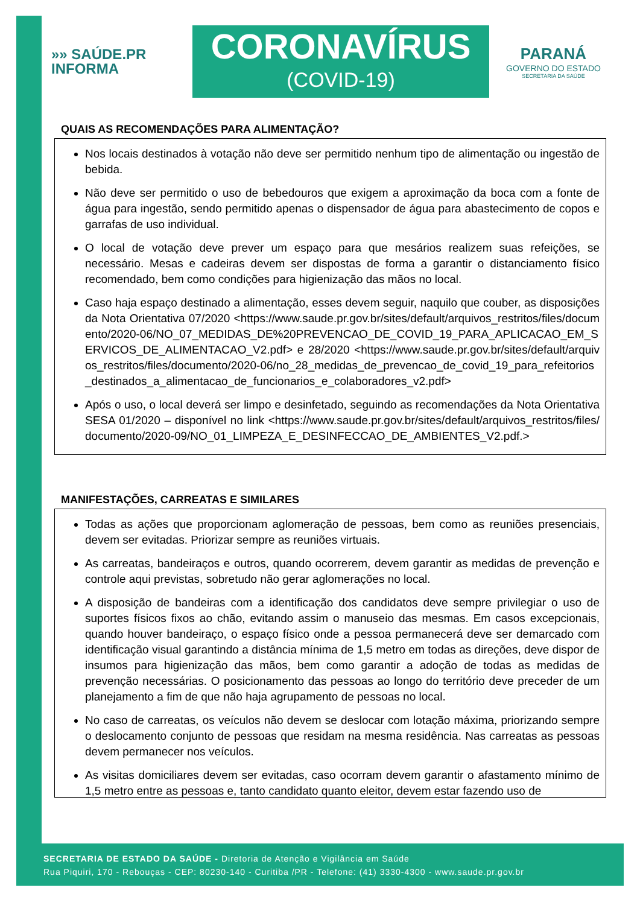»» SAÚDE.PR
INFORMA
CORONAVÍRUS
(COVID-19)
PARANÁ
GOVERNO DO ESTADO
SECRETARIA DA SAÚDE
QUAIS AS RECOMENDAÇÕES PARA ALIMENTAÇÃO?
Nos locais destinados à votação não deve ser permitido nenhum tipo de alimentação ou ingestão de bebida.
Não deve ser permitido o uso de bebedouros que exigem a aproximação da boca com a fonte de água para ingestão, sendo permitido apenas o dispensador de água para abastecimento de copos e garrafas de uso individual.
O local de votação deve prever um espaço para que mesários realizem suas refeições, se necessário. Mesas e cadeiras devem ser dispostas de forma a garantir o distanciamento físico recomendado, bem como condições para higienização das mãos no local.
Caso haja espaço destinado a alimentação, esses devem seguir, naquilo que couber, as disposições da Nota Orientativa 07/2020 <https://www.saude.pr.gov.br/sites/default/arquivos_restritos/files/documento/2020-06/NO_07_MEDIDAS_DE%20PREVENCAO_DE_COVID_19_PARA_APLICACAO_EM_SERVICOS_DE_ALIMENTACAO_V2.pdf> e 28/2020 <https://www.saude.pr.gov.br/sites/default/arquivos_restritos/files/documento/2020-06/no_28_medidas_de_prevencao_de_covid_19_para_refeitorios_destinados_a_alimentacao_de_funcionarios_e_colaboradores_v2.pdf>
Após o uso, o local deverá ser limpo e desinfetado, seguindo as recomendações da Nota Orientativa SESA 01/2020 – disponível no link <https://www.saude.pr.gov.br/sites/default/arquivos_restritos/files/documento/2020-09/NO_01_LIMPEZA_E_DESINFECCAO_DE_AMBIENTES_V2.pdf.>
MANIFESTAÇÕES, CARREATAS E SIMILARES
Todas as ações que proporcionam aglomeração de pessoas, bem como as reuniões presenciais, devem ser evitadas. Priorizar sempre as reuniões virtuais.
As carreatas, bandeiraços e outros, quando ocorrerem, devem garantir as medidas de prevenção e controle aqui previstas, sobretudo não gerar aglomerações no local.
A disposição de bandeiras com a identificação dos candidatos deve sempre privilegiar o uso de suportes físicos fixos ao chão, evitando assim o manuseio das mesmas. Em casos excepcionais, quando houver bandeiraço, o espaço físico onde a pessoa permanecerá deve ser demarcado com identificação visual garantindo a distância mínima de 1,5 metro em todas as direções, deve dispor de insumos para higienização das mãos, bem como garantir a adoção de todas as medidas de prevenção necessárias. O posicionamento das pessoas ao longo do território deve preceder de um planejamento a fim de que não haja agrupamento de pessoas no local.
No caso de carreatas, os veículos não devem se deslocar com lotação máxima, priorizando sempre o deslocamento conjunto de pessoas que residam na mesma residência. Nas carreatas as pessoas devem permanecer nos veículos.
As visitas domiciliares devem ser evitadas, caso ocorram devem garantir o afastamento mínimo de 1,5 metro entre as pessoas e, tanto candidato quanto eleitor, devem estar fazendo uso de
SECRETARIA DE ESTADO DA SAÚDE - Diretoria de Atenção e Vigilância em Saúde
Rua Piquiri, 170 - Rebouças - CEP: 80230-140 - Curitiba /PR - Telefone: (41) 3330-4300 - www.saude.pr.gov.br